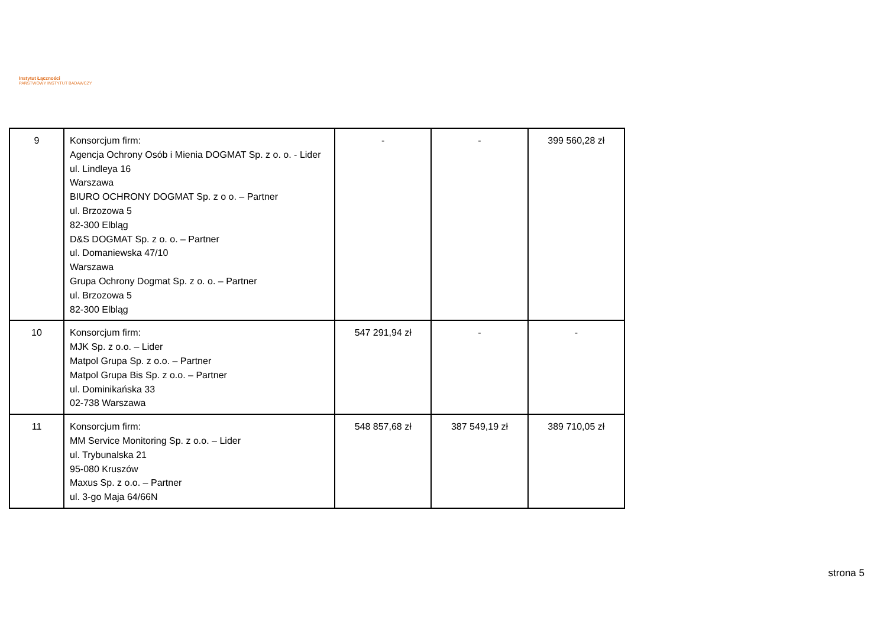Instytut Łączności
PAŃSTWOWY INSTYTUT BADAWCZY
| 9 | Konsorcjum firm: Agencja Ochrony Osób i Mienia DOGMAT Sp. z o. o. - Lider ul. Lindleya 16 Warszawa BIURO OCHRONY DOGMAT Sp. z o o. – Partner ul. Brzozowa 5 82-300 Elbląg D&S DOGMAT Sp. z o. o. – Partner ul. Domaniewska 47/10 Warszawa Grupa Ochrony Dogmat Sp. z o. o. – Partner ul. Brzozowa 5 82-300 Elbląg | - | - | 399 560,28 zł |
| 10 | Konsorcjum firm: MJK Sp. z o.o. – Lider Matpol Grupa Sp. z o.o. – Partner Matpol Grupa Bis Sp. z o.o. – Partner ul. Dominikańska 33 02-738 Warszawa | 547 291,94 zł | - | - |
| 11 | Konsorcjum firm: MM Service Monitoring Sp. z o.o. – Lider ul. Trybunalska 21 95-080 Kruszów Maxus Sp. z o.o. – Partner ul. 3-go Maja 64/66N | 548 857,68 zł | 387 549,19 zł | 389 710,05 zł |
strona 5